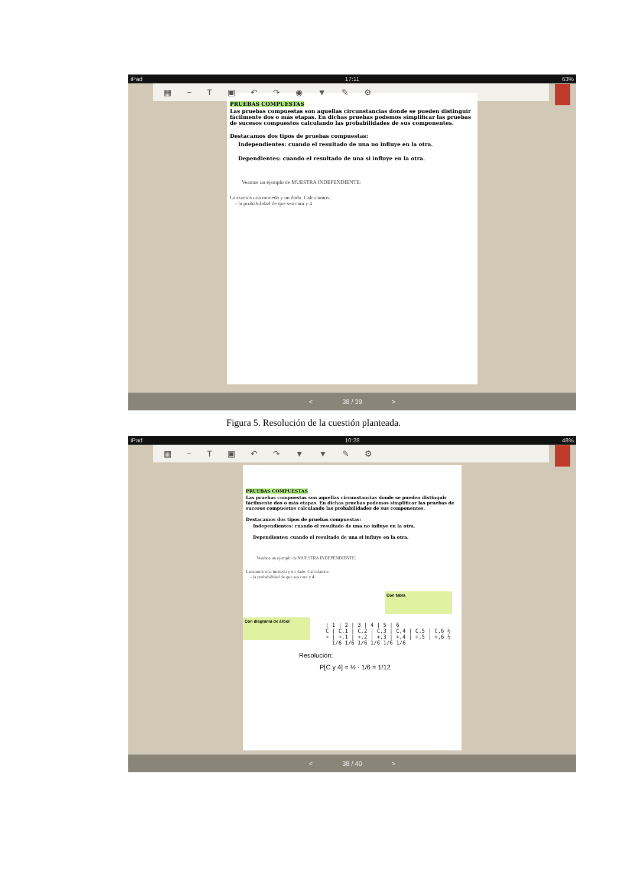iPad 17:11 63%
▦ ~ T ▣ ↶ ↷ ◉ ▼ ✎ ⚙
PRUEBAS COMPUESTAS
Las pruebas compuestas son aquellas circunstancias donde se pueden distinguir fácilmente dos o más etapas. En dichas pruebas podemos simplificar las pruebas de sucesos compuestos calculando las probabilidades de sus componentes.
Destacamos dos tipos de pruebas compuestas:
Independientes: cuando el resultado de una no influye en la otra.
Dependientes: cuando el resultado de una si influye en la otra.
Veamos un ejemplo de MUESTRA INDEPENDIENTE:
Lanzamos una moneda y un dado. Calculamos:
- la probabilidad de que sea cara y 4
< 38 / 39 >
Figura 5. Resolución de la cuestión planteada.
iPad 10:28 48%
▦ ~ T ▣ ↶ ↷ ▼ ▼ ✎ ⚙
PRUEBAS COMPUESTAS
Las pruebas compuestas son aquellas circunstancias donde se pueden distinguir fácilmente dos o más etapas. En dichas pruebas podemos simplificar las pruebas de sucesos compuestos calculando las probabilidades de sus componentes.
Destacamos dos tipos de pruebas compuestas:
Independientes: cuando el resultado de una no influye en la otra.
Dependientes: cuando el resultado de una si influye en la otra.
Veamos un ejemplo de MUESTRA INDEPENDIENTE:
Lanzamos una moneda y un dado. Calculamos:
- la probabilidad de que sea cara y 4
Con tabla
Con diagrama de árbol
| 1 | 2 | 3 | 4 | 5 | 6
C | C,1 | C,2 | C,3 | C,4 | C,5 | C,6 ½
+ | +,1 | +,2 | +,3 | +,4 | +,5 | +,6 ½
1/6 1/6 1/6 1/6 1/6 1/6
Resolución:
P[C y 4] = ½ · 1/6 = 1/12
< 38 / 40 >